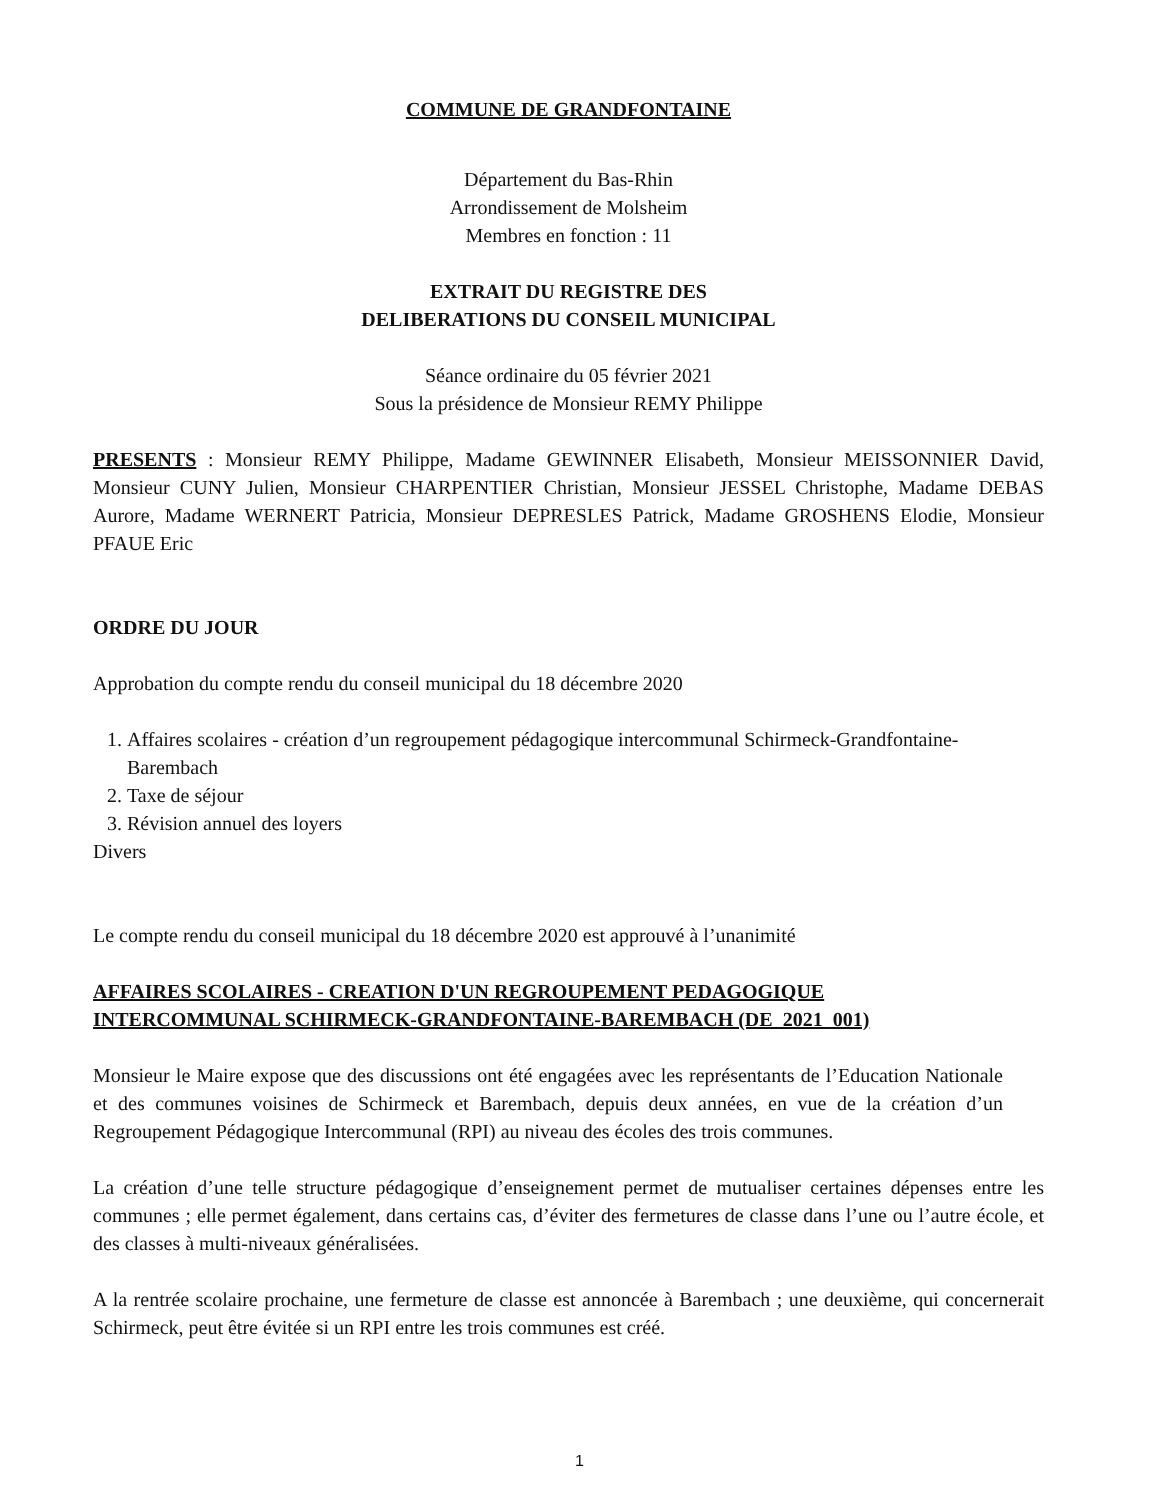COMMUNE DE GRANDFONTAINE
Département du Bas-Rhin
Arrondissement de Molsheim
Membres en fonction : 11
EXTRAIT DU REGISTRE DES
DELIBERATIONS DU CONSEIL MUNICIPAL
Séance ordinaire du 05 février 2021
Sous la présidence de Monsieur REMY Philippe
PRESENTS : Monsieur REMY Philippe, Madame GEWINNER Elisabeth, Monsieur MEISSONNIER David, Monsieur CUNY Julien, Monsieur CHARPENTIER Christian, Monsieur JESSEL Christophe, Madame DEBAS Aurore, Madame WERNERT Patricia, Monsieur DEPRESLES Patrick, Madame GROSHENS Elodie, Monsieur PFAUE Eric
ORDRE DU JOUR
Approbation du compte rendu du conseil municipal du 18 décembre 2020
1. Affaires scolaires - création d’un regroupement pédagogique intercommunal Schirmeck-Grandfontaine- Barembach
2. Taxe de séjour
3. Révision annuel des loyers
Divers
Le compte rendu du conseil municipal du 18 décembre 2020 est approuvé à l’unanimité
AFFAIRES SCOLAIRES - CREATION D'UN REGROUPEMENT PEDAGOGIQUE
INTERCOMMUNAL SCHIRMECK-GRANDFONTAINE-BAREMBACH (DE_2021_001)
Monsieur le Maire expose que des discussions ont été engagées avec les représentants de l’Education Nationale et des communes voisines de Schirmeck et Barembach, depuis deux années, en vue de la création d’un Regroupement Pédagogique Intercommunal (RPI) au niveau des écoles des trois communes.
La création d’une telle structure pédagogique d’enseignement permet de mutualiser certaines dépenses entre les communes ; elle permet également, dans certains cas, d’éviter des fermetures de classe dans l’une ou l’autre école, et des classes à multi-niveaux généralisées.
A la rentrée scolaire prochaine, une fermeture de classe est annoncée à Barembach ; une deuxième, qui concernerait Schirmeck, peut être évitée si un RPI entre les trois communes est créé.
1